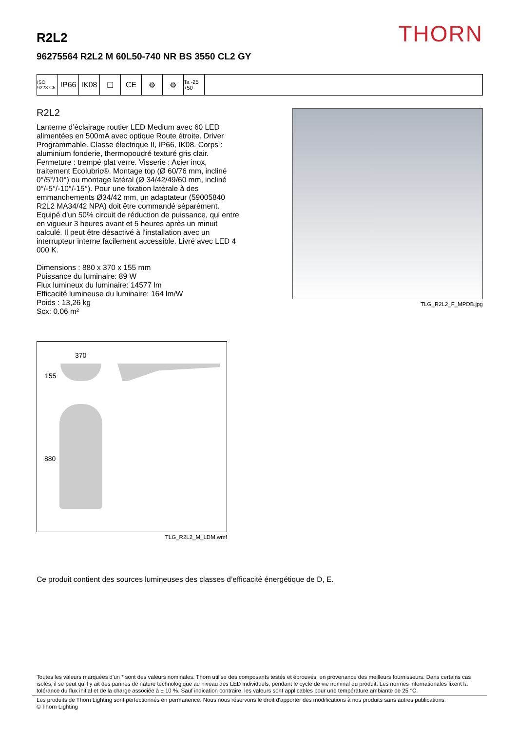THORN R2L2
96275564 R2L2 M 60L50-740 NR BS 3550 CL2 GY
ISO 9223 C5
IP66 IK08 ☐ CE ⚙ ⚙
Ta -25 +50
R2L2
Lanterne d’éclairage routier LED Medium avec 60 LED alimentées en 500mA avec optique Route étroite. Driver Programmable. Classe électrique II, IP66, IK08. Corps : aluminium fonderie, thermopoudré texturé gris clair. Fermeture : trempé plat verre. Visserie : Acier inox, traitement Ecolubric®. Montage top (Ø 60/76 mm, incliné 0°/5°/10°) ou montage latéral (Ø 34/42/49/60 mm, incliné 0°/-5°/-10°/-15°). Pour une fixation latérale à des emmanchements Ø34/42 mm, un adaptateur (59005840 R2L2 MA34/42 NPA) doit être commandé séparément. Equipé d'un 50% circuit de réduction de puissance, qui entre en vigueur 3 heures avant et 5 heures après un minuit calculé. Il peut être désactivé à l'installation avec un interrupteur interne facilement accessible. Livré avec LED 4 000 K.
Dimensions : 880 x 370 x 155 mm
Puissance du luminaire: 89 W
Flux lumineux du luminaire: 14577 lm
Efficacité lumineuse du luminaire: 164 lm/W
Poids : 13,26 kg
Scx: 0.06 m²
TLG_R2L2_F_MPDB.jpg
370
155
880
TLG_R2L2_M_LDM.wmf
Ce produit contient des sources lumineuses des classes d’efficacité énergétique de D, E.
Toutes les valeurs marquées d'un * sont des valeurs nominales. Thorn utilise des composants testés et éprouvés, en provenance des meilleurs fournisseurs. Dans certains cas isolés, il se peut qu’il y ait des pannes de nature technologique au niveau des LED individuels, pendant le cycle de vie nominal du produit. Les normes internationales fixent la tolérance du flux initial et de la charge associée à ± 10 %. Sauf indication contraire, les valeurs sont applicables pour une température ambiante de 25 °C.
Les produits de Thorn Lighting sont perfectionnés en permanence. Nous nous réservons le droit d'apporter des modifications à nos produits sans autres publications.
© Thorn Lighting